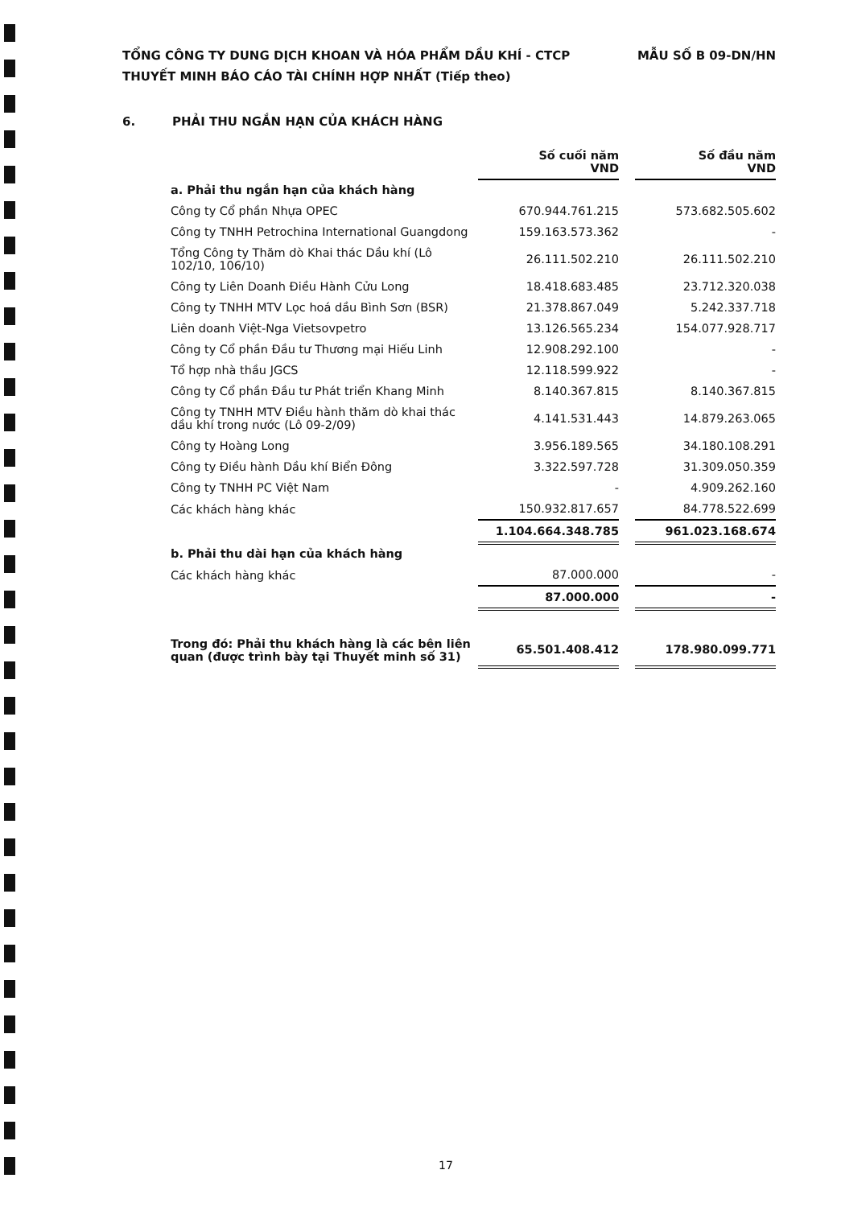TỔNG CÔNG TY DUNG DỊCH KHOAN VÀ HÓA PHẨM DẦU KHÍ - CTCP MẪU SỐ B 09-DN/HN
THUYẾT MINH BÁO CÁO TÀI CHÍNH HỢP NHẤT (Tiếp theo)
6. PHẢI THU NGẮN HẠN CỦA KHÁCH HÀNG
| | Số cuối năm VND | | Số đầu năm VND |
| a. Phải thu ngắn hạn của khách hàng | | | |
| Công ty Cổ phần Nhựa OPEC | 670.944.761.215 | | 573.682.505.602 |
| Công ty TNHH Petrochina International Guangdong | 159.163.573.362 | | - |
| Tổng Công ty Thăm dò Khai thác Dầu khí (Lô 102/10, 106/10) | 26.111.502.210 | | 26.111.502.210 |
| Công ty Liên Doanh Điều Hành Cửu Long | 18.418.683.485 | | 23.712.320.038 |
| Công ty TNHH MTV Lọc hoá dầu Bình Sơn (BSR) | 21.378.867.049 | | 5.242.337.718 |
| Liên doanh Việt-Nga Vietsovpetro | 13.126.565.234 | | 154.077.928.717 |
| Công ty Cổ phần Đầu tư Thương mại Hiếu Linh | 12.908.292.100 | | - |
| Tổ hợp nhà thầu JGCS | 12.118.599.922 | | - |
| Công ty Cổ phần Đầu tư Phát triển Khang Minh | 8.140.367.815 | | 8.140.367.815 |
| Công ty TNHH MTV Điều hành thăm dò khai thác dầu khí trong nước (Lô 09-2/09) | 4.141.531.443 | | 14.879.263.065 |
| Công ty Hoàng Long | 3.956.189.565 | | 34.180.108.291 |
| Công ty Điều hành Dầu khí Biển Đông | 3.322.597.728 | | 31.309.050.359 |
| Công ty TNHH PC Việt Nam | - | | 4.909.262.160 |
| Các khách hàng khác | 150.932.817.657 | | 84.778.522.699 |
| | 1.104.664.348.785 | | 961.023.168.674 |
| b. Phải thu dài hạn của khách hàng | | | |
| Các khách hàng khác | 87.000.000 | | - |
| | 87.000.000 | | - |
| Trong đó: Phải thu khách hàng là các bên liên quan (được trình bày tại Thuyết minh số 31) | 65.501.408.412 | | 178.980.099.771 |
17